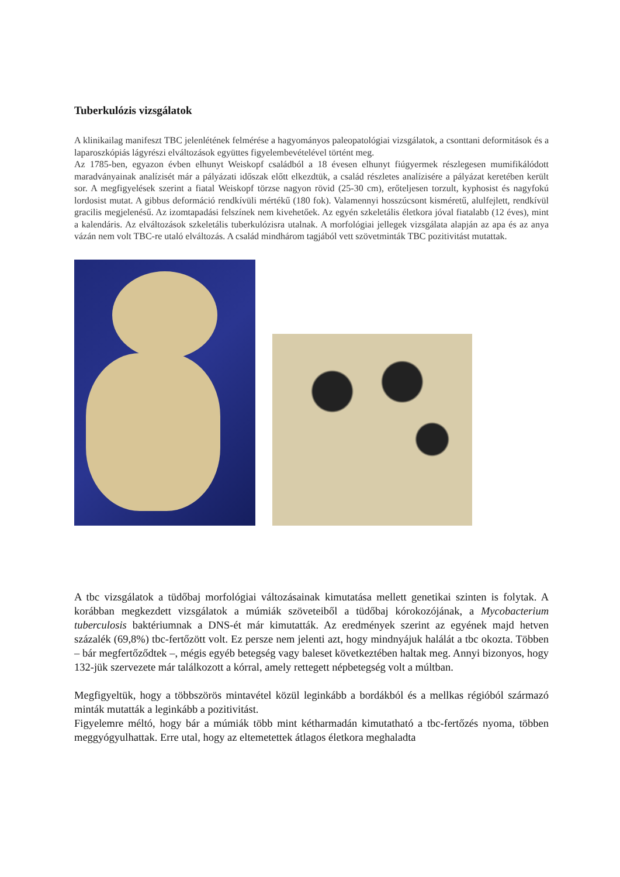Tuberkulózis vizsgálatok
A klinikailag manifeszt TBC jelenlétének felmérése a hagyományos paleopatológiai vizsgálatok, a csonttani deformitások és a laparoszkópiás lágyrészi elváltozások együttes figyelembevételével történt meg.
Az 1785-ben, egyazon évben elhunyt Weiskopf családból a 18 évesen elhunyt fiúgyermek részlegesen mumifikálódott maradványainak analízisét már a pályázati időszak előtt elkezdtük, a család részletes analízisére a pályázat keretében került sor. A megfigyelések szerint a fiatal Weiskopf törzse nagyon rövid (25-30 cm), erőteljesen torzult, kyphosist és nagyfokú lordosist mutat. A gibbus deformáció rendkívüli mértékű (180 fok). Valamennyi hosszúcsont kisméretű, alulfejlett, rendkívül gracilis megjelenésű. Az izomtapadási felszínek nem kivehetőek. Az egyén szkeletális életkora jóval fiatalabb (12 éves), mint a kalendáris. Az elváltozások szkeletális tuberkulózisra utalnak. A morfológiai jellegek vizsgálata alapján az apa és az anya vázán nem volt TBC-re utaló elváltozás. A család mindhárom tagjából vett szövetminták TBC pozitivitást mutattak.
A tbc vizsgálatok a tüdőbaj morfológiai változásainak kimutatása mellett genetikai szinten is folytak. A korábban megkezdett vizsgálatok a múmiák szöveteiből a tüdőbaj kórokozójának, a Mycobacterium tuberculosis baktériumnak a DNS-ét már kimutatták. Az eredmények szerint az egyének majd hetven százalék (69,8%) tbc-fertőzött volt. Ez persze nem jelenti azt, hogy mindnyájuk halálát a tbc okozta. Többen – bár megfertőződtek –, mégis egyéb betegség vagy baleset következtében haltak meg. Annyi bizonyos, hogy 132-jük szervezete már találkozott a kórral, amely rettegett népbetegség volt a múltban.
Megfigyeltük, hogy a többszörös mintavétel közül leginkább a bordákból és a mellkas régióból származó minták mutatták a leginkább a pozitivitást.
Figyelemre méltó, hogy bár a múmiák több mint kétharmadán kimutatható a tbc-fertőzés nyoma, többen meggyógyulhattak. Erre utal, hogy az eltemetettek átlagos életkora meghaladta